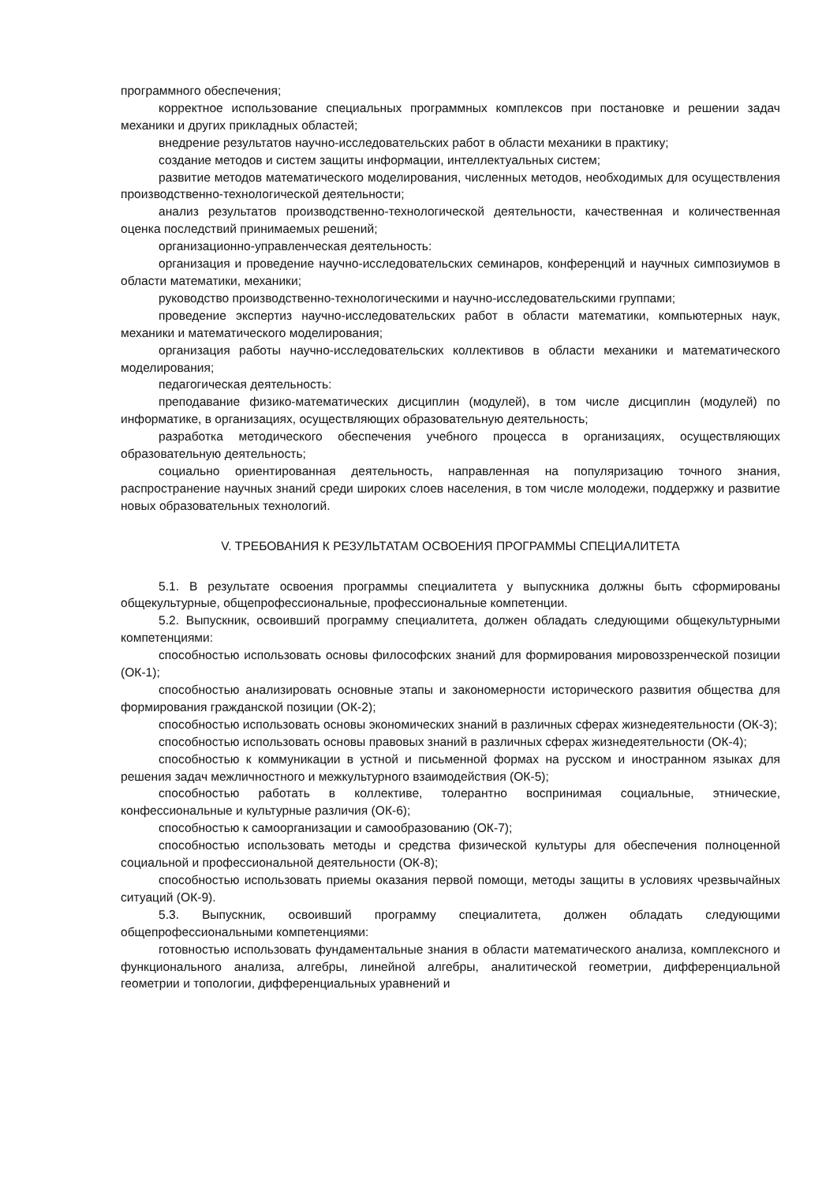программного обеспечения;
корректное использование специальных программных комплексов при постановке и решении задач механики и других прикладных областей;
внедрение результатов научно-исследовательских работ в области механики в практику;
создание методов и систем защиты информации, интеллектуальных систем;
развитие методов математического моделирования, численных методов, необходимых для осуществления производственно-технологической деятельности;
анализ результатов производственно-технологической деятельности, качественная и количественная оценка последствий принимаемых решений;
организационно-управленческая деятельность:
организация и проведение научно-исследовательских семинаров, конференций и научных симпозиумов в области математики, механики;
руководство производственно-технологическими и научно-исследовательскими группами;
проведение экспертиз научно-исследовательских работ в области математики, компьютерных наук, механики и математического моделирования;
организация работы научно-исследовательских коллективов в области механики и математического моделирования;
педагогическая деятельность:
преподавание физико-математических дисциплин (модулей), в том числе дисциплин (модулей) по информатике, в организациях, осуществляющих образовательную деятельность;
разработка методического обеспечения учебного процесса в организациях, осуществляющих образовательную деятельность;
социально ориентированная деятельность, направленная на популяризацию точного знания, распространение научных знаний среди широких слоев населения, в том числе молодежи, поддержку и развитие новых образовательных технологий.
V. ТРЕБОВАНИЯ К РЕЗУЛЬТАТАМ ОСВОЕНИЯ ПРОГРАММЫ СПЕЦИАЛИТЕТА
5.1. В результате освоения программы специалитета у выпускника должны быть сформированы общекультурные, общепрофессиональные, профессиональные компетенции.
5.2. Выпускник, освоивший программу специалитета, должен обладать следующими общекультурными компетенциями:
способностью использовать основы философских знаний для формирования мировоззренческой позиции (ОК-1);
способностью анализировать основные этапы и закономерности исторического развития общества для формирования гражданской позиции (ОК-2);
способностью использовать основы экономических знаний в различных сферах жизнедеятельности (ОК-3);
способностью использовать основы правовых знаний в различных сферах жизнедеятельности (ОК-4);
способностью к коммуникации в устной и письменной формах на русском и иностранном языках для решения задач межличностного и межкультурного взаимодействия (ОК-5);
способностью работать в коллективе, толерантно воспринимая социальные, этнические, конфессиональные и культурные различия (ОК-6);
способностью к самоорганизации и самообразованию (ОК-7);
способностью использовать методы и средства физической культуры для обеспечения полноценной социальной и профессиональной деятельности (ОК-8);
способностью использовать приемы оказания первой помощи, методы защиты в условиях чрезвычайных ситуаций (ОК-9).
5.3. Выпускник, освоивший программу специалитета, должен обладать следующими общепрофессиональными компетенциями:
готовностью использовать фундаментальные знания в области математического анализа, комплексного и функционального анализа, алгебры, линейной алгебры, аналитической геометрии, дифференциальной геометрии и топологии, дифференциальных уравнений и